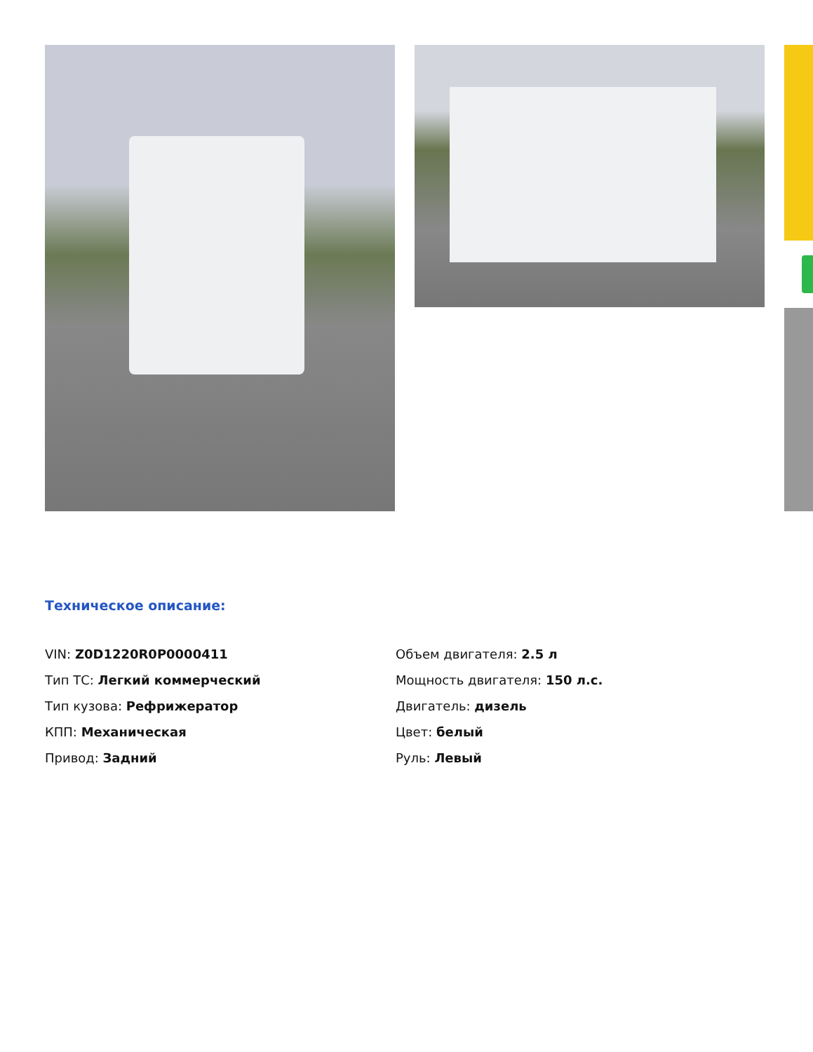Техническое описание:
VIN: Z0D1220R0P0000411
Тип ТС: Легкий коммерческий
Тип кузова: Рефрижератор
КПП: Механическая
Привод: Задний
Объем двигателя: 2.5 л
Мощность двигателя: 150 л.с.
Двигатель: дизель
Цвет: белый
Руль: Левый